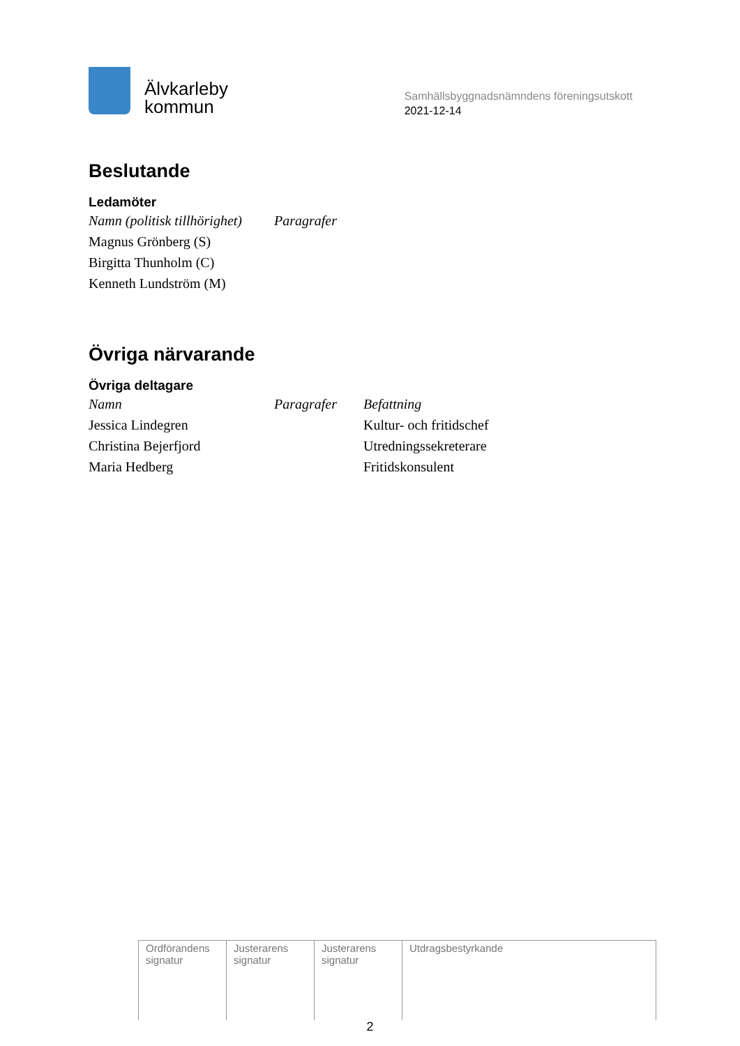Älvkarleby
kommun
Samhällsbyggnadsnämndens föreningsutskott
2021-12-14
Beslutande
Ledamöter
| Namn (politisk tillhörighet) | Paragrafer |
| --- | --- |
| Magnus Grönberg (S) | |
| Birgitta Thunholm (C) | |
| Kenneth Lundström (M) | |
Övriga närvarande
Övriga deltagare
| Namn | Paragrafer | Befattning |
| --- | --- | --- |
| Jessica Lindegren | | Kultur- och fritidschef |
| Christina Bejerfjord | | Utredningssekreterare |
| Maria Hedberg | | Fritidskonsulent |
| Ordförandens signatur | Justerarens signatur | Justerarens signatur | Utdragsbestyrkande |
2